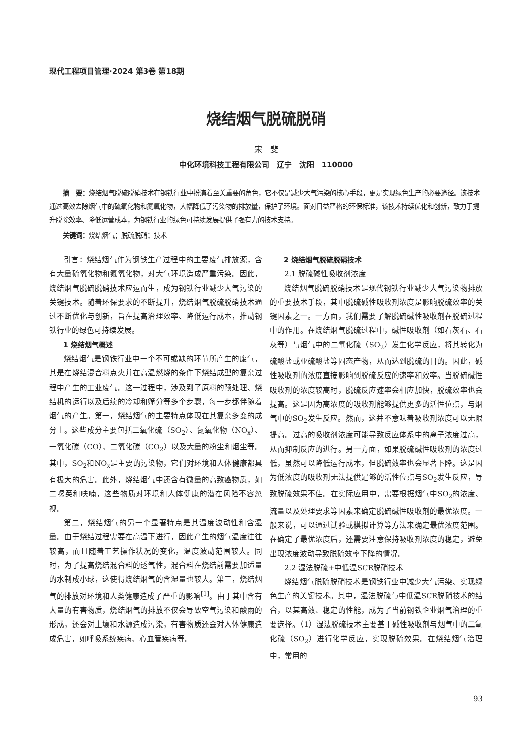现代工程项目管理·2024 第3卷 第18期
烧结烟气脱硫脱硝
宋　斐
中化环境科技工程有限公司　辽宁　沈阳　110000
摘　要：烧结烟气脱硫脱硝技术在钢铁行业中扮演着至关重要的角色，它不仅是减少大气污染的核心手段，更是实现绿色生产的必要途径。该技术通过高效去除烟气中的硫氧化物和氮氧化物，大幅降低了污染物的排放量，保护了环境。面对日益严格的环保标准，该技术持续优化和创新，致力于提升脱除效率、降低运营成本，为钢铁行业的绿色可持续发展提供了强有力的技术支持。
关键词：烧结烟气；脱硫脱硝；技术
引言：烧结烟气作为钢铁生产过程中的主要废气排放源，含有大量硫氧化物和氮氧化物，对大气环境造成严重污染。因此，烧结烟气脱硫脱硝技术应运而生，成为钢铁行业减少大气污染的关键技术。随着环保要求的不断提升，烧结烟气脱硫脱硝技术通过不断优化与创新，旨在提高治理效率、降低运行成本，推动钢铁行业的绿色可持续发展。
1 烧结烟气概述
烧结烟气是钢铁行业中一个不可或缺的环节所产生的废气，其是在烧结混合料点火并在高温燃烧的条件下烧结成型的复杂过程中产生的工业废气。这一过程中，涉及到了原料的预处理、烧结机的运行以及后续的冷却和筛分等多个步骤，每一步都伴随着烟气的产生。第一，烧结烟气的主要特点体现在其复杂多变的成分上。这些成分主要包括二氧化硫（SO<sub>2</sub>）、氮氧化物（NO<sub>x</sub>）、一氧化碳（CO）、二氧化碳（CO<sub>2</sub>）以及大量的粉尘和烟尘等。其中，SO<sub>2</sub>和NO<sub>x</sub>是主要的污染物，它们对环境和人体健康都具有极大的危害。此外，烧结烟气中还含有微量的高致癌物质，如二噁英和呋喃，这些物质对环境和人体健康的潜在风险不容忽视。
第二，烧结烟气的另一个显著特点是其温度波动性和含湿量。由于烧结过程需要在高温下进行，因此产生的烟气温度往往较高，而且随着工艺操作状况的变化，温度波动范围较大。同时，为了提高烧结混合料的透气性，混合料在烧结前需要加适量的水制成小球，这使得烧结烟气的含湿量也较大。第三，烧结烟气的排放对环境和人类健康造成了严重的影响<sup>[1]</sup>。由于其中含有大量的有害物质，烧结烟气的排放不仅会导致空气污染和酸雨的形成，还会对土壤和水源造成污染，有害物质还会对人体健康造成危害，如呼吸系统疾病、心血管疾病等。
2 烧结烟气脱硫脱硝技术
2.1 脱硫碱性吸收剂浓度
烧结烟气脱硫脱硝技术是现代钢铁行业减少大气污染物排放的重要技术手段，其中脱硫碱性吸收剂浓度是影响脱硫效率的关键因素之一。一方面，我们需要了解脱硫碱性吸收剂在脱硫过程中的作用。在烧结烟气脱硫过程中，碱性吸收剂（如石灰石、石灰等）与烟气中的二氧化硫（SO<sub>2</sub>）发生化学反应，将其转化为硫酸盐或亚硫酸盐等固态产物，从而达到脱硫的目的。因此，碱性吸收剂的浓度直接影响到脱硫反应的速率和效率。当脱硫碱性吸收剂的浓度较高时，脱硫反应速率会相应加快，脱硫效率也会提高。这是因为高浓度的吸收剂能够提供更多的活性位点，与烟气中的SO<sub>2</sub>发生反应。然而，这并不意味着吸收剂浓度可以无限提高。过高的吸收剂浓度可能导致反应体系中的离子浓度过高，从而抑制反应的进行。另一方面，如果脱硫碱性吸收剂的浓度过低，虽然可以降低运行成本，但脱硫效率也会显著下降。这是因为低浓度的吸收剂无法提供足够的活性位点与SO<sub>2</sub>发生反应，导致脱硫效果不佳。在实际应用中，需要根据烟气中SO<sub>2</sub>的浓度、流量以及处理要求等因素来确定脱硫碱性吸收剂的最优浓度。一般来说，可以通过试验或模拟计算等方法来确定最优浓度范围。在确定了最优浓度后，还需要注意保持吸收剂浓度的稳定，避免出现浓度波动导致脱硫效率下降的情况。
2.2 湿法脱硫+中低温SCR脱硝技术
烧结烟气脱硫脱硝技术是钢铁行业中减少大气污染、实现绿色生产的关键技术。其中，湿法脱硫与中低温SCR脱硝技术的结合，以其高效、稳定的性能，成为了当前钢铁企业烟气治理的重要选择。（1）湿法脱硫技术主要基于碱性吸收剂与烟气中的二氧化硫（SO<sub>2</sub>）进行化学反应，实现脱硫效果。在烧结烟气治理中，常用的
93